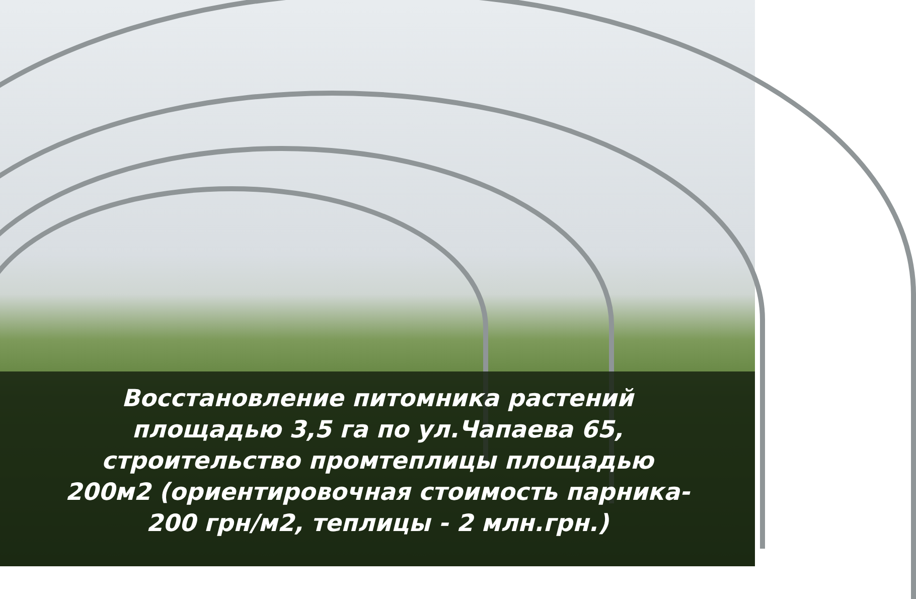Восстановление питомника растений
площадью 3,5 га по ул.Чапаева 65,
строительство промтеплицы площадью
200м2 (ориентировочная стоимость парника-
200 грн/м2, теплицы - 2 млн.грн.)